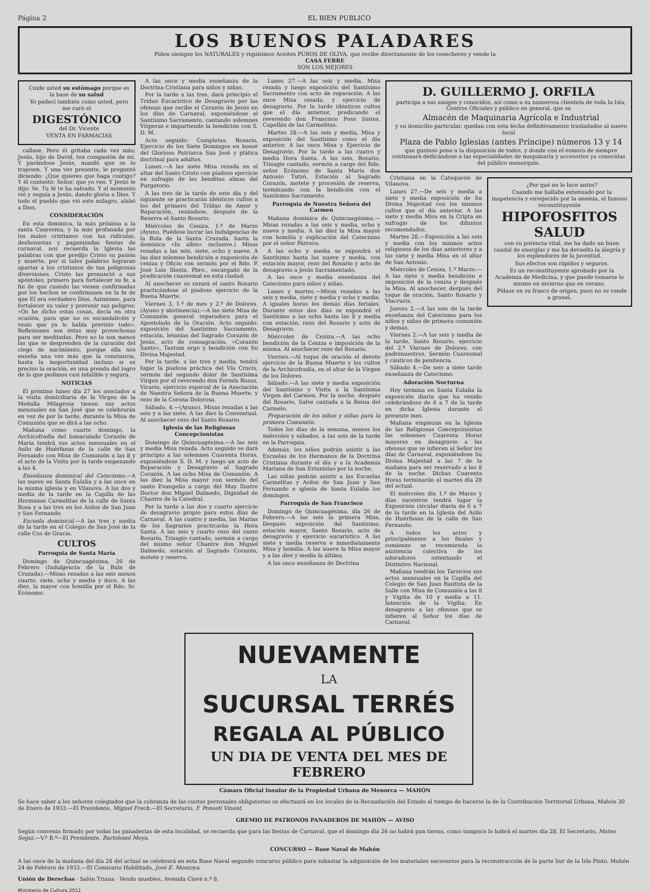Página 2 EL BIEN PUBLICO
LOS BUENOS PALADARES
Piden siempre los NATURALES y riquísimos Aceites PUROS DE OLIVA, que recibe directamente de los cosecheros y vende la
CASA FERRE
SON LOS MEJORES
Cuide usted su estómago porque es la base de su salud
Yo padecí también como usted, pero me curó el
DIGESTÓNICO
del Dr. Vicente
VENTA EN FARMACIAS
callase. Pero él gritaba cada vez más; Jesús, hijo de David, ten compasión de mí. Y parándose Jesús, mandó que se lo trajesen. Y una vez presente, le preguntó diciendo: ¿Que quieres que haga contigo? Y él contestó: Señor, que yo veo. Y Jesús le dijo: Ve. Tu fé te ha salvado. Y al momento vió y seguía a Jesús, dando gloria a Dios. Y todo el pueblo que vió este milagro, alabó a Dios.
CONSIDERACIÓN
En esta dominica, la más próxima a la santa Cuaresma, y la más profanada por los malos cristianos con las ridículas, deshonestas y paganizadas fiestas de carnaval, nos recuerda la Iglesia las palabras con que predijo Cristo su pasión y muerte, por si tales palabras lograran apartar a los cristianos de tan peligrosas diversiones. Cristo las pronunció a sus apóstoles, primero para fortalecer su fe, a fin de que cuando las viesen confirmadas por los hechos se confirmasen en la fe de que El era verdadero Dios. Asimismo, para fortalecer su valor y prevenir sus peligros: «Os he dicho estas cosas, decía en otra ocasión, para que no os escandalicéis y veais que ya lo había previsto todo». Reflexiones son éstas muy provechosas para ser meditadas. Pero no lo son menos las que se desprenden de la curación del ciego de nacimiento, porque ella nos enseña una vez más que la constancia, hasta la inoportunidad incluso si es preciso la oración, es una prenda del logro de lo que pedimos casi infalible y segura.
NOTICIAS
El próximo lunes día 27 los asociados a la visita domiciliaria de la Virgen de la Medalla Milagrosa tienen sus actos mensuales en San José que se celebrarán en vez de por la tarde, durante la Misa de Comunión que se dirá a las ocho.
Mañana como cuarto domingo, la Archicofradía del Inmaculado Corazón de María tendrá sus actos mensuales en el Asilo de Huérfanas de la calle de San Fernando con Misa de Comunión a las 8 y el acto de la Visita por la tarde empezando a las 4.
Enseñanza dominical del Catecismo.—A las nueve en Santa Eulalia y a las once en la misma iglesia y en Vilanova. A las dos y media de la tarde en la Capilla de las Hermanas Carmelitas de la calle de Santa Rosa y a las tres en los Asilos de San Juan y San Fernando.
Escuela dominical.—A las tres y media de la tarde en el Colegio de San José de la calle Cos de Gracia.
CULTOS
Parroquia de Santa María
Domingo de Quincuagésima, 26 de Febrero (Indulgencia de la Bula de Cruzada).—Misas rezadas a las seis menos cuarto, siete, ocho y media y doce. A las diez, la mayor con homilía por el Rdo. Sr. Ecónomo.
A las once y media enseñanza de la Doctrina Cristiana para niños y niñas.
Por la tarde a las tres, dará principio el Triduo Eucarístico de Desagravio por las ofensas que recibe el Corazón de Jesús en los días de Carnaval, exponiéndose el Santísimo Sacramento, cantando solemnes Vísperas e impartiendo la bendición con S. D. M.
Acto seguido: Completas, Rosario, Ejercicio de los Siete Domingos en honor del Glorioso Patriarca San José y plática doctrinal para adultos.
Lunes.—A las siete Misa rezada en el altar del Santo Cristo con piadoso ejercicio en sufragio de las benditas almas del Purgatorio.
A las tres de la tarde de este día y del siguiente se practicarán idénticos cultos a los del primero del Tríduo de Amor y Reparación, rezándose, después de la Reserva el Santo Rosario.
Miércoles de Ceniza, 1.º de Marzo (Ayuno. Puédese lucrar las Indulgencias de la Bula de la Santa Cruzada, hasta la dominica «In albis» inclusive.) Misas rezadas a las seis, siete, ocho y nueve. A las diez solemne bendición e imposición de ceniza y Oficio con sermón por el Rdo. P. José Luis Iñesta, Pbro., encargado de la predicación cuaresmal en esta ciudad.
Al anochecer se rezará el santo Rosario practicándose el piadoso ejercicio de la Buena Muerte.
Viernes 3, 1.º de mes y 2.º de Dolores. (Ayuno y abstinencia).—A las siete Misa de Comunión general reparadora para el Apostolado de la Oración. Acto seguido: exposición del Santísimo Sacramento, estación, letanías del Sagrado Corazón de Jesús, acto de consagración, «Corazón Santo», Tantum ergo y bendición con Su Divina Majestad.
Por la tarde, a las tres y media, tendrá lugar la piadosa práctica del Vía Crucis, sermón del segundo dolor de Santísima Virgen por el reverendo don Fermín Rosas, Vicario, ejercicio especial de la Asociación de Nuestra Señora de la Buena Muerte, y rezo de la Corona Dolorosa.
Sábado, 4.—(Ayuno). Misas rezadas a las seis y a las siete. A las diez la Conventual. Al anochecer rezo del Santo Rosario.
Iglesia de las Religiosas Concepcionistas
Domingo de Quincuagésima.—A las seis y media Misa rezada. Acto seguido se dará principio a las solemnes Cuarenta Horas, exponiéndose S. D. M. y luego un acto de Reparación y Desagravio al Sagrado Corazón. A las ocho Misa de Comunión. A las diez la Misa mayor con sermón del santo Evangelio a cargo del Muy Ilustre Doctor don Miguel Dalmedo, Dignidad de Chantre de la Catedral.
Por la tarde a las dos y cuarto ejercicio de desagravio propio para estos días de Carnaval. A las cuatro y media, las Marías de los Sagrarios practicarán la Hora Santa. A las seis y cuarto rezo del santo Rosario, Trisagio cantado, sermón a cargo del mismo señor Chantre don Miguel Dalmedo, estación al Sagrado Corazón, motete y reserva.
Lunes 27.—A las seis y media, Misa rezada y luego exposición del Santísimo Sacramento con acto de reparación. A las once Misa rezada, y ejercicio de desagravio. Por la tarde idénticos cultos que el día anterior, predicando el reverendo don Francisco Pons Sintes, Capellán de las Carmelitas.
Martes 28.—A las seis y media, Misa y exposición del Santísimo como el día anterior. A las once Misa y Ejercicio de Desagravio. Por la tarde a las cuatro y media Hora Santa. A las seis, Rosario, Trisagio cantado, sermón a cargo del Rdo. señor Ecónomo de Santa María don Antonio Tutzó, Estación al Sagrado Corazón, motete y procesión de reserva, terminando con la bendición con el Santísimo Sacramento.
Parroquia de Nuestra Señora del Carmen
Mañana dominica de Quincuagésima.—Misas rezadas a las seis y media, ocho y nueve y media. A las diez la Misa mayor con homilía y explicación del Catecismo por el señor Párroco.
A las ocho y media se expondrá el Santísimo hasta las nueve y media, con estación mayor, rezo del Rosario y acto de desagravio a Jesús Sacramentado.
A las once y media enseñanza del Catecismo para niños y niñas.
Lunes y martes.—Misas rezadas a las seis y media, siete y media y ocho y media. A iguales horas los demás días feriales. Durante estos dos días se expondrá el Santísimo a las ocho hasta las 8 y media con estación, rezo del Rosario y acto de Desagravio.
Miércoles de Ceniza.—A las ocho bendición de la Ceniza e imposición de la misma. Al anochecer rezo del Rosario.
Viernes.—Al toque de oración el devoto ejercicio de la Buena Muerte y los cultos de la Archicofradía, en el altar de la Virgen de los Dolores.
Sábado.—A las siete y media exposición del Santísimo y Visita a la Santísima Virgen del Carmen. Por la noche, después del Rosario, Salve cantada a la Reina del Carmelo.
Preparación de los niños y niñas para la primera Comunión.
Todos los días de la semana, menos los miércoles y sábados, a las seis de la tarde en la Parroquia.
Además, los niños podrán asistir a las Escuelas de los Hermanos de la Doctrina Cristiana durante el día y a la Academia Mariana de San Estanislao por la noche.
Las niñas podrán asistir a las Escuelas Carmelitas y Asilos de San Juan y San Fernando e iglesia de Santa Eulalia los domingos.
Parroquia de San Francisco
Domingo de Quincuagésima, día 26 de Febrero.—A las seis la primera Misa. Después exposición del Santísimo, estación mayor, Santo Rosario, acto de desagravio y ejercicio eucarístico. A las siete y media reserva e inmediatamente Misa y homilía. A las nueve la Misa mayor y a las diez y media la última.
A las once enseñanza de Doctrina
D. GUILLERMO J. ORFILA
participa a sus amigos y conocidos, así como a su numerosa clientela de toda la Isla, Centros Oficiales y público en general, que su
Almacén de Maquinaria Agrícola e Industrial
y su domicilio particular, quedan con esta fecha definitivamente trasladados al nuevo local
Plaza de Pablo Iglesias (antes Príncipe) números 13 y 14
que gustoso pone a la disposición de todos, y donde con el esmero de siempre continuará dedicándose a las especialidades de maquinaria y accesorios ya conocidas del público menorquín.
Cristiana en la Catequesis de Vilanova.
Lunes 27.—De seis y media a siete y media exposición de Su Divina Majestad con los mismos cultos que el día anterior. A las siete y media Misa en la Cripta en sufragio de los difuntos recomendados.
Martes 28.—Exposición a las seis y media con los mismos actos religiosos de los días anteriores y a las siete y media Misa en el altar de San Antonio.
Miércoles de Ceniza, 1.º Marzo.—A las siete y media bendición e imposición de la ceniza y después la Misa. Al anochecer, después del toque de oración, Santo Rosario y Viacrucis.
Jueves 2.—A las seis de la tarde enseñanza del Catecismo para los niños y niñas de primera comunión y demás.
Viernes 2.—A las seis y media de la tarde, Santo Rosario, ejercicio del 2.º Viernes de Dolores, con padrenuestros, Sermón Cuaresmal y cánticos de penitencia.
Sábado 4.—De seis a siete tarde enseñanza de Catecismo.
Adoración Nocturna
Hoy termina en Santa Eulalia la exposición diaria que ha venido celebrándose de 6 a 7 de la tarde en dicha Iglesia durante el presente mes.
Mañana empiezan en la Iglesia de las Religiosas Concepcionistas las solemnes Cuarenta Horas mayores en desagravio a las ofensas que se infieren al Señor los días de Carnaval, exponiéndose Su Divina Majestad a las 7 de la mañana para ser reservado a las 8 de la noche. Dichas Cuarenta Horas terminarán el martes día 28 del actual.
El miércoles día 1.º de Marzo y días sucesivos tendrá lugar la Exposición circular diaria de 6 a 7 de la tarde en la Iglesia del Asilo de Huérfanas de la calle de San Fernando.
A todos los actos y principalmente a los finales y comienzo se recomienda la asistencia colectiva de los adoradores ostentando el Distintivo Nacional.
Mañana tendrán los Tarsicios sus actos mensuales en la Capilla del Colegio de San Juan Bautista de la Salle con Misa de Comunión a las 8 y Vigilia de 10 y media a 11. Intención de la Vigilia: En desagravio a las ofensas que se infieren al Señor los días de Carnaval.
¿Por qué no lo hice antes?
Cuando me hallaba extenuado por la inapetencia y envejecido por la anemia, el famoso reconstituyente
HIPOFOSFITOS SALUD
con su potencia vital, me ha dado un buen caudal de energías y me ha devuelto la alegría y los esplendores de la juventud.
Sus efectos son rápidos y seguros.
Es un reconstituyente aprobado por la Academia de Medicina, y que puede tomarse lo mismo en invierno que en verano.
Pídase en su frasco de origen, pues no se vende a granel.
NUEVAMENTE
LA
SUCURSAL TERRÉS
REGALA AL PÚBLICO
UN DIA DE VENTA DEL MES DE FEBRERO
Cámara Oficial Insular de la Propiedad Urbana de Menorca — MAHÓN
Se hace saber a los señores colegiados que la cobranza de las cuotas personales obligatorias se efectuará en los locales de la Recaudación del Estado al tiempo de hacerse la de la Contribución Territorial Urbana. Mahón 30 de Enero de 1933.—El Presidente, Miguel Frech.—El Secretario, F. Ponsetí Vinent.
GREMIO DE PATRONOS PANADEROS DE MAHÓN — AVISO
Según convenio firmado por todas las panaderías de esta localidad, se recuerda que para las fiestas de Carnaval, que el domingo día 26 no habrá pan tierno, como tampoco lo habrá el martes día 28. El Secretario, Mateo Segui.—V.º B.º—El Presidente, Bartolomé Moya.
CONCURSO — Base Naval de Mahón
A las once de la mañana del día 28 del actual se celebrará en esta Base Naval segundo concurso público para subastar la adquisición de los materiales necesarios para la reconstrucción de la parte Sur de la Isla Pinto. Mahón 24 de Febrero de 1933.—El Comisario Habilitado, José E. Montoya.
Unión de Derechas · Salón Triana · Vendo muebles, Avenida Clavé n.º 8.
Ministerio de Cultura 2011